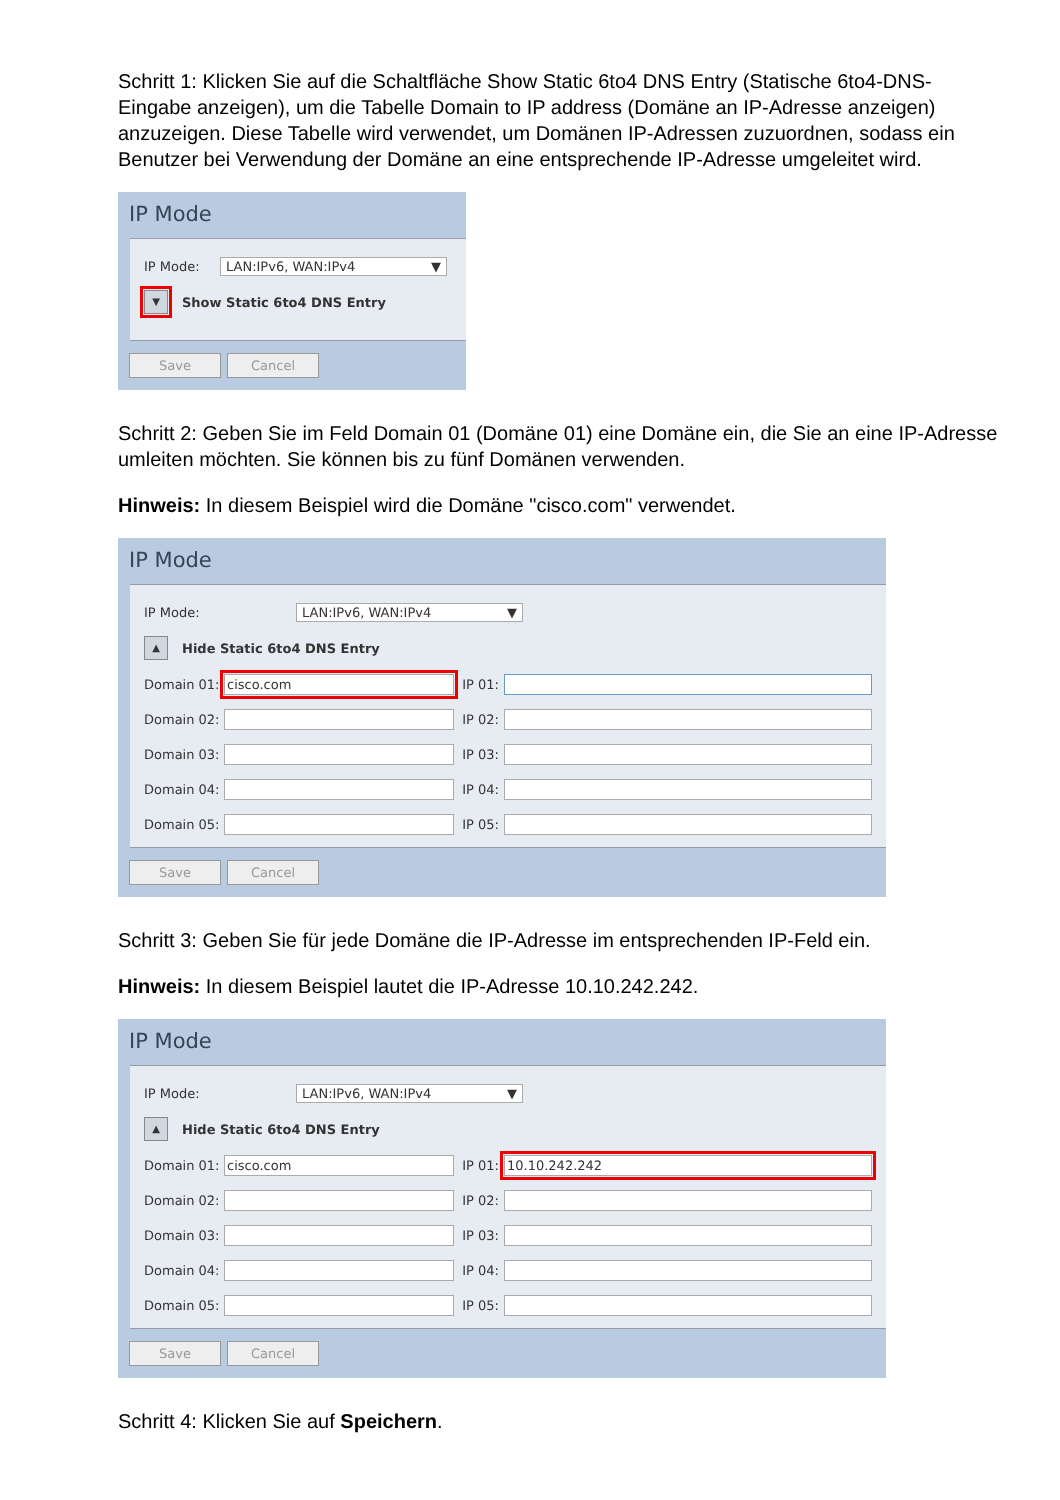Schritt 1: Klicken Sie auf die Schaltfläche Show Static 6to4 DNS Entry (Statische 6to4-DNS-Eingabe anzeigen), um die Tabelle Domain to IP address (Domäne an IP-Adresse anzeigen) anzuzeigen. Diese Tabelle wird verwendet, um Domänen IP-Adressen zuzuordnen, sodass ein Benutzer bei Verwendung der Domäne an eine entsprechende IP-Adresse umgeleitet wird.
IP Mode
IP Mode: LAN:IPv6, WAN:IPv4 ▼
▼ Show Static 6to4 DNS Entry
Save Cancel
Schritt 2: Geben Sie im Feld Domain 01 (Domäne 01) eine Domäne ein, die Sie an eine IP-Adresse umleiten möchten. Sie können bis zu fünf Domänen verwenden.
Hinweis: In diesem Beispiel wird die Domäne "cisco.com" verwendet.
IP Mode
IP Mode: LAN:IPv6, WAN:IPv4 ▼
▲ Hide Static 6to4 DNS Entry
Domain 01: cisco.com IP 01: Domain 02: IP 02: Domain 03: IP 03: Domain 04: IP 04: Domain 05: IP 05:
Save Cancel
Schritt 3: Geben Sie für jede Domäne die IP-Adresse im entsprechenden IP-Feld ein.
Hinweis: In diesem Beispiel lautet die IP-Adresse 10.10.242.242.
IP Mode
IP Mode: LAN:IPv6, WAN:IPv4 ▼
▲ Hide Static 6to4 DNS Entry
Domain 01: cisco.com IP 01: 10.10.242.242 Domain 02: IP 02: Domain 03: IP 03: Domain 04: IP 04: Domain 05: IP 05:
Save Cancel
Schritt 4: Klicken Sie auf Speichern.